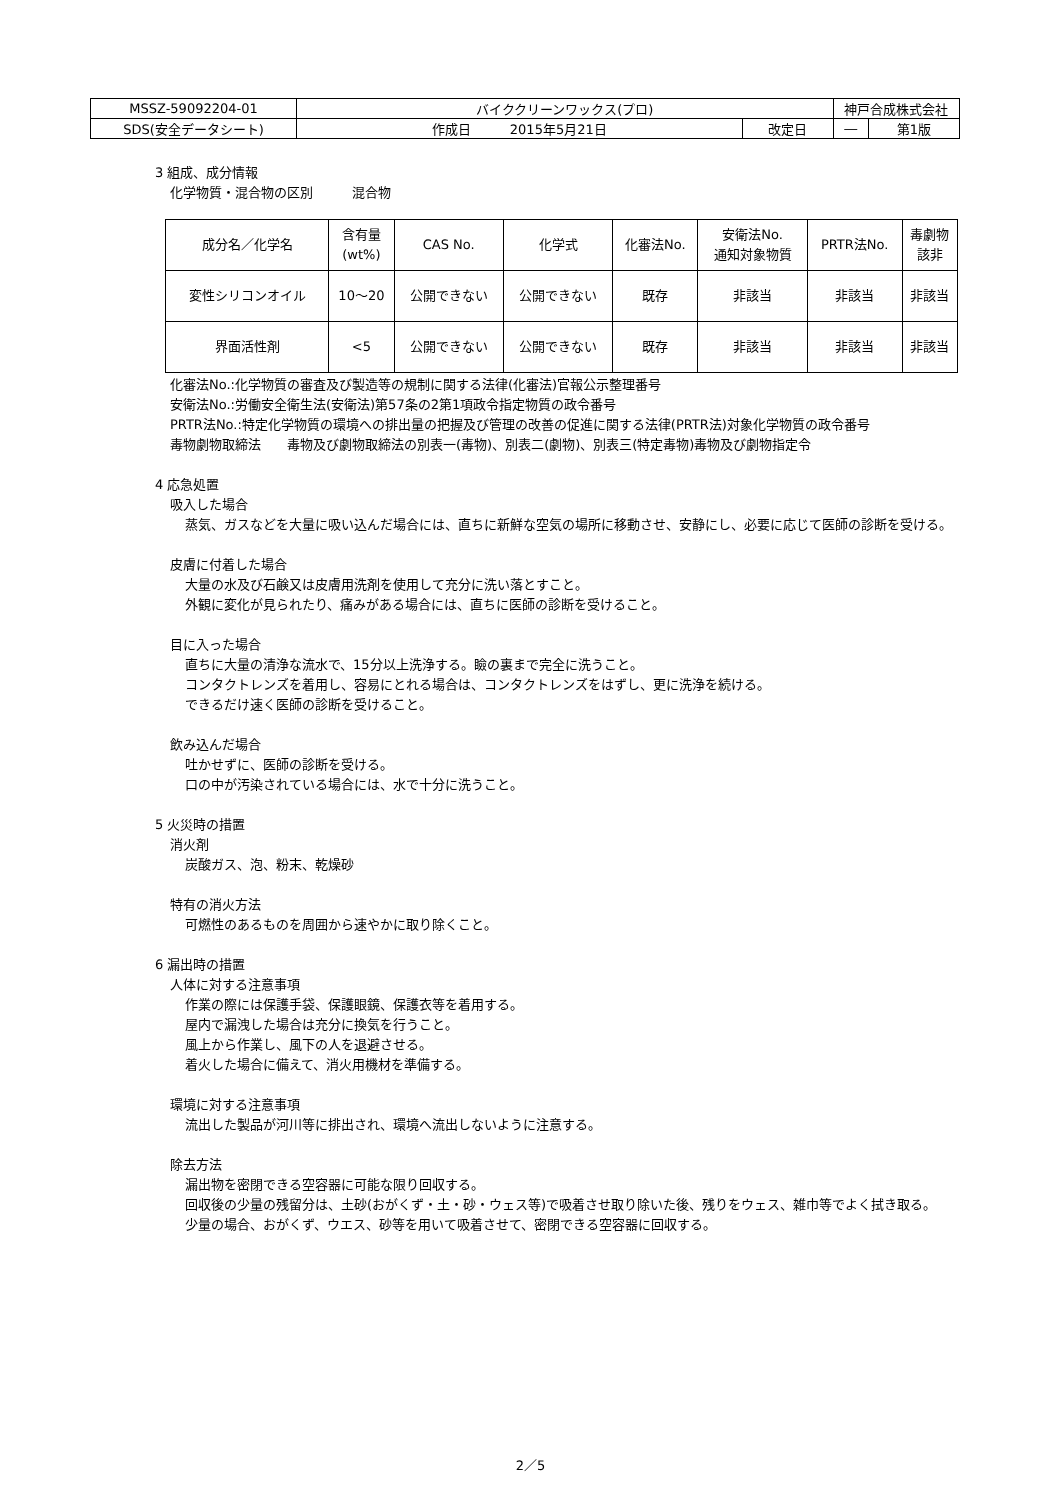| MSSZ-59092204-01 | バイククリーンワックス(プロ) | | 神戸合成株式会社 | |
| SDS(安全データシート) | 作成日 2015年5月21日 | 改定日 | ― | 第1版 |
3 組成、成分情報
化学物質・混合物の区別　　　混合物
| 成分名／化学名 | 含有量 (wt%) | CAS No. | 化学式 | 化審法No. | 安衛法No. 通知対象物質 | PRTR法No. | 毒劇物 該非 |
| --- | --- | --- | --- | --- | --- | --- | --- |
| 変性シリコンオイル | 10～20 | 公開できない | 公開できない | 既存 | 非該当 | 非該当 | 非該当 |
| 界面活性剤 | <5 | 公開できない | 公開できない | 既存 | 非該当 | 非該当 | 非該当 |
化審法No.:化学物質の審査及び製造等の規制に関する法律(化審法)官報公示整理番号
安衛法No.:労働安全衛生法(安衛法)第57条の2第1項政令指定物質の政令番号
PRTR法No.:特定化学物質の環境への排出量の把握及び管理の改善の促進に関する法律(PRTR法)対象化学物質の政令番号
毒物劇物取締法　　毒物及び劇物取締法の別表一(毒物)、別表二(劇物)、別表三(特定毒物)毒物及び劇物指定令
4 応急処置
吸入した場合
蒸気、ガスなどを大量に吸い込んだ場合には、直ちに新鮮な空気の場所に移動させ、安静にし、必要に応じて医師の診断を受ける。
皮膚に付着した場合
大量の水及び石鹸又は皮膚用洗剤を使用して充分に洗い落とすこと。
外観に変化が見られたり、痛みがある場合には、直ちに医師の診断を受けること。
目に入った場合
直ちに大量の清浄な流水で、15分以上洗浄する。瞼の裏まで完全に洗うこと。
コンタクトレンズを着用し、容易にとれる場合は、コンタクトレンズをはずし、更に洗浄を続ける。
できるだけ速く医師の診断を受けること。
飲み込んだ場合
吐かせずに、医師の診断を受ける。
口の中が汚染されている場合には、水で十分に洗うこと。
5 火災時の措置
消火剤
炭酸ガス、泡、粉末、乾燥砂
特有の消火方法
可燃性のあるものを周囲から速やかに取り除くこと。
6 漏出時の措置
人体に対する注意事項
作業の際には保護手袋、保護眼鏡、保護衣等を着用する。
屋内で漏洩した場合は充分に換気を行うこと。
風上から作業し、風下の人を退避させる。
着火した場合に備えて、消火用機材を準備する。
環境に対する注意事項
流出した製品が河川等に排出され、環境へ流出しないように注意する。
除去方法
漏出物を密閉できる空容器に可能な限り回収する。
回収後の少量の残留分は、土砂(おがくず・土・砂・ウェス等)で吸着させ取り除いた後、残りをウェス、雑巾等でよく拭き取る。
少量の場合、おがくず、ウエス、砂等を用いて吸着させて、密閉できる空容器に回収する。
2／5